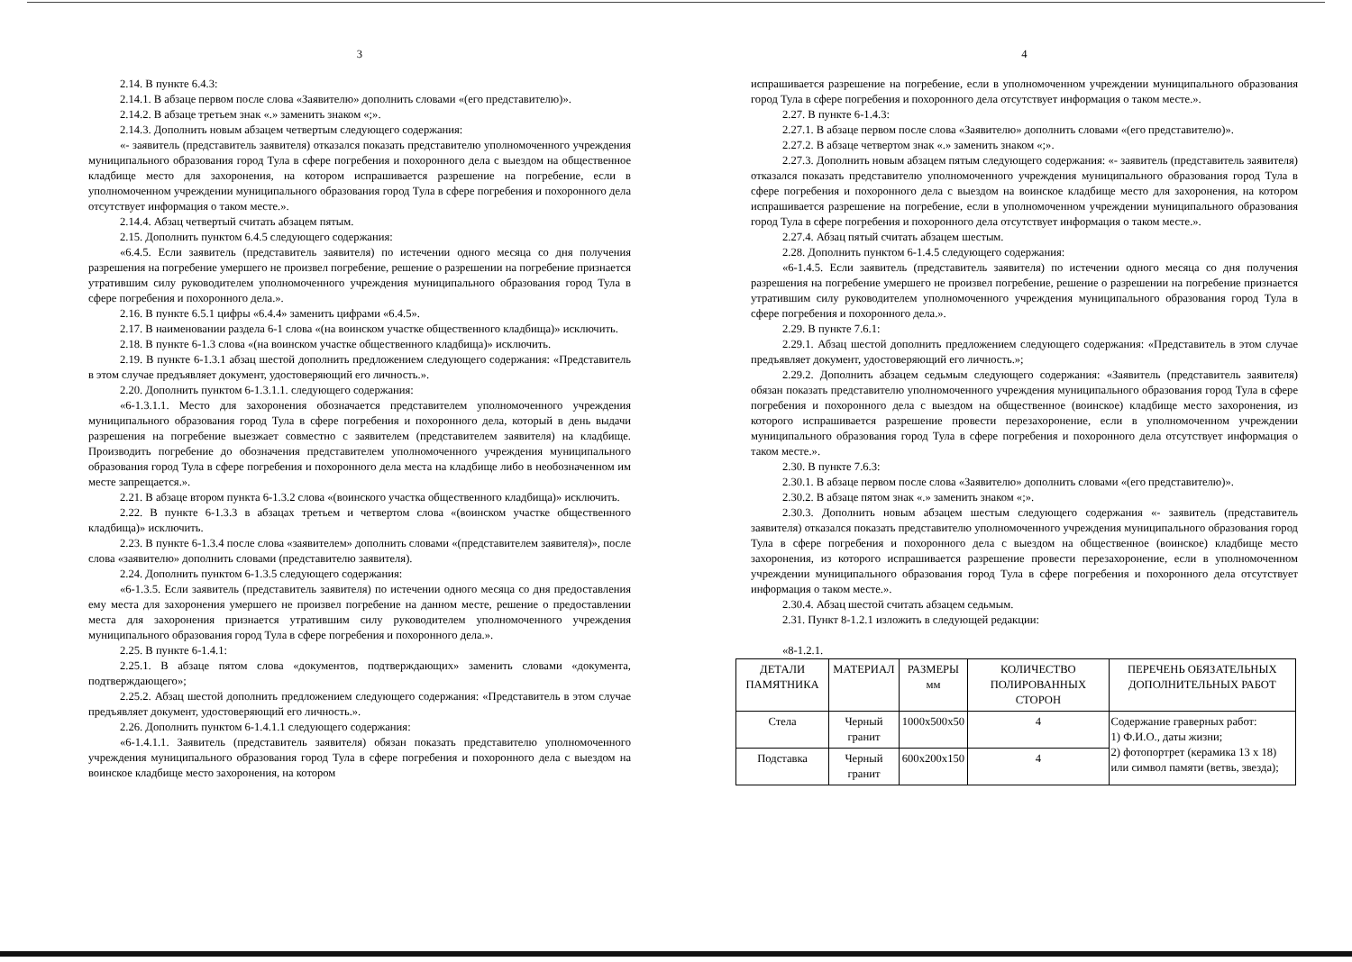3
2.14. В пункте 6.4.3:
2.14.1. В абзаце первом после слова «Заявителю» дополнить словами «(его представителю)».
2.14.2. В абзаце третьем знак «.» заменить знаком «;».
2.14.3. Дополнить новым абзацем четвертым следующего содержания:
«- заявитель (представитель заявителя) отказался показать представителю уполномоченного учреждения муниципального образования город Тула в сфере погребения и похоронного дела с выездом на общественное кладбище место для захоронения, на котором испрашивается разрешение на погребение, если в уполномоченном учреждении муниципального образования город Тула в сфере погребения и похоронного дела отсутствует информация о таком месте.».
2.14.4. Абзац четвертый считать абзацем пятым.
2.15. Дополнить пунктом 6.4.5 следующего содержания:
«6.4.5. Если заявитель (представитель заявителя) по истечении одного месяца со дня получения разрешения на погребение умершего не произвел погребение, решение о разрешении на погребение признается утратившим силу руководителем уполномоченного учреждения муниципального образования город Тула в сфере погребения и похоронного дела.».
2.16. В пункте 6.5.1 цифры «6.4.4» заменить цифрами «6.4.5».
2.17. В наименовании раздела 6-1 слова «(на воинском участке общественного кладбища)» исключить.
2.18. В пункте 6-1.3 слова «(на воинском участке общественного кладбища)» исключить.
2.19. В пункте 6-1.3.1 абзац шестой дополнить предложением следующего содержания: «Представитель в этом случае предъявляет документ, удостоверяющий его личность.».
2.20. Дополнить пунктом 6-1.3.1.1. следующего содержания:
«6-1.3.1.1. Место для захоронения обозначается представителем уполномоченного учреждения муниципального образования город Тула в сфере погребения и похоронного дела, который в день выдачи разрешения на погребение выезжает совместно с заявителем (представителем заявителя) на кладбище. Производить погребение до обозначения представителем уполномоченного учреждения муниципального образования город Тула в сфере погребения и похоронного дела места на кладбище либо в необозначенном им месте запрещается.».
2.21. В абзаце втором пункта 6-1.3.2 слова «(воинского участка общественного кладбища)» исключить.
2.22. В пункте 6-1.3.3 в абзацах третьем и четвертом слова «(воинском участке общественного кладбища)» исключить.
2.23. В пункте 6-1.3.4 после слова «заявителем» дополнить словами «(представителем заявителя)», после слова «заявителю» дополнить словами (представителю заявителя).
2.24. Дополнить пунктом 6-1.3.5 следующего содержания:
«6-1.3.5. Если заявитель (представитель заявителя) по истечении одного месяца со дня предоставления ему места для захоронения умершего не произвел погребение на данном месте, решение о предоставлении места для захоронения признается утратившим силу руководителем уполномоченного учреждения муниципального образования город Тула в сфере погребения и похоронного дела.».
2.25. В пункте 6-1.4.1:
2.25.1. В абзаце пятом слова «документов, подтверждающих» заменить словами «документа, подтверждающего»;
2.25.2. Абзац шестой дополнить предложением следующего содержания: «Представитель в этом случае предъявляет документ, удостоверяющий его личность.».
2.26. Дополнить пунктом 6-1.4.1.1 следующего содержания:
«6-1.4.1.1. Заявитель (представитель заявителя) обязан показать представителю уполномоченного учреждения муниципального образования город Тула в сфере погребения и похоронного дела с выездом на воинское кладбище место захоронения, на котором
4
испрашивается разрешение на погребение, если в уполномоченном учреждении муниципального образования город Тула в сфере погребения и похоронного дела отсутствует информация о таком месте.».
2.27. В пункте 6-1.4.3:
2.27.1. В абзаце первом после слова «Заявителю» дополнить словами «(его представителю)».
2.27.2. В абзаце четвертом знак «.» заменить знаком «;».
2.27.3. Дополнить новым абзацем пятым следующего содержания: «- заявитель (представитель заявителя) отказался показать представителю уполномоченного учреждения муниципального образования город Тула в сфере погребения и похоронного дела с выездом на воинское кладбище место для захоронения, на котором испрашивается разрешение на погребение, если в уполномоченном учреждении муниципального образования город Тула в сфере погребения и похоронного дела отсутствует информация о таком месте.».
2.27.4. Абзац пятый считать абзацем шестым.
2.28. Дополнить пунктом 6-1.4.5 следующего содержания:
«6-1.4.5. Если заявитель (представитель заявителя) по истечении одного месяца со дня получения разрешения на погребение умершего не произвел погребение, решение о разрешении на погребение признается утратившим силу руководителем уполномоченного учреждения муниципального образования город Тула в сфере погребения и похоронного дела.».
2.29. В пункте 7.6.1:
2.29.1. Абзац шестой дополнить предложением следующего содержания: «Представитель в этом случае предъявляет документ, удостоверяющий его личность.»;
2.29.2. Дополнить абзацем седьмым следующего содержания: «Заявитель (представитель заявителя) обязан показать представителю уполномоченного учреждения муниципального образования город Тула в сфере погребения и похоронного дела с выездом на общественное (воинское) кладбище место захоронения, из которого испрашивается разрешение провести перезахоронение, если в уполномоченном учреждении муниципального образования город Тула в сфере погребения и похоронного дела отсутствует информация о таком месте.».
2.30. В пункте 7.6.3:
2.30.1. В абзаце первом после слова «Заявителю» дополнить словами «(его представителю)».
2.30.2. В абзаце пятом знак «.» заменить знаком «;».
2.30.3. Дополнить новым абзацем шестым следующего содержания «- заявитель (представитель заявителя) отказался показать представителю уполномоченного учреждения муниципального образования город Тула в сфере погребения и похоронного дела с выездом на общественное (воинское) кладбище место захоронения, из которого испрашивается разрешение провести перезахоронение, если в уполномоченном учреждении муниципального образования город Тула в сфере погребения и похоронного дела отсутствует информация о таком месте.».
2.30.4. Абзац шестой считать абзацем седьмым.
2.31. Пункт 8-1.2.1 изложить в следующей редакции:
«8-1.2.1.
| ДЕТАЛИ ПАМЯТНИКА | МАТЕРИАЛ | РАЗМЕРЫ мм | КОЛИЧЕСТВО ПОЛИРОВАННЫХ СТОРОН | ПЕРЕЧЕНЬ ОБЯЗАТЕЛЬНЫХ ДОПОЛНИТЕЛЬНЫХ РАБОТ |
| --- | --- | --- | --- | --- |
| Стела | Черный гранит | 1000х500х50 | 4 | Содержание граверных работ: 1) Ф.И.О., даты жизни; 2) фотопортрет (керамика 13 х 18) или символ памяти (ветвь, звезда); |
| Подставка | Черный гранит | 600х200х150 | 4 | |